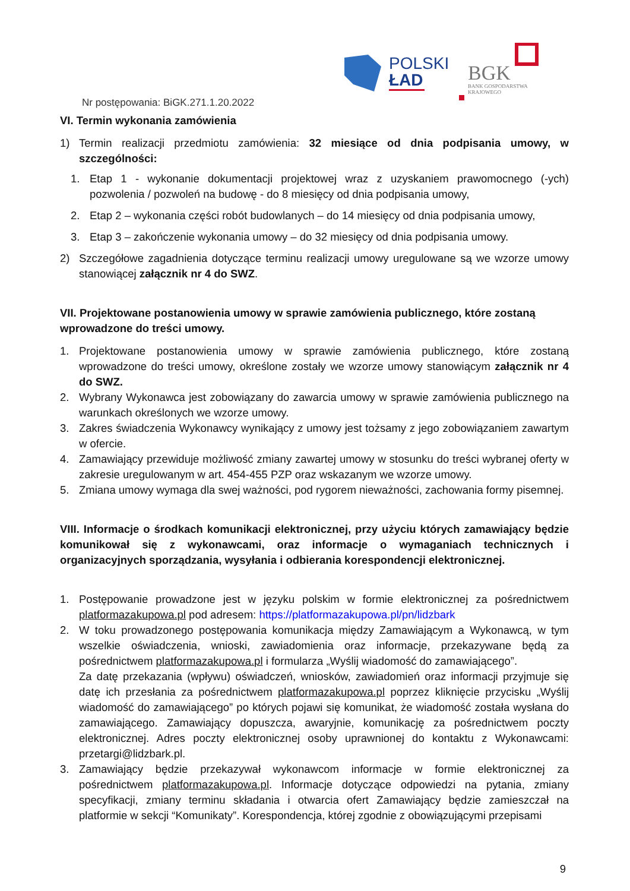POLSKI
ŁAD
BGK
BANK GOSPODARSTWA
KRAJOWEGO
Nr postępowania: BiGK.271.1.20.2022
VI. Termin wykonania zamówienia
1) Termin realizacji przedmiotu zamówienia: 32 miesiące od dnia podpisania umowy, w szczególności:
1. Etap 1 - wykonanie dokumentacji projektowej wraz z uzyskaniem prawomocnego (-ych) pozwolenia / pozwoleń na budowę - do 8 miesięcy od dnia podpisania umowy,
2. Etap 2 – wykonania części robót budowlanych – do 14 miesięcy od dnia podpisania umowy,
3. Etap 3 – zakończenie wykonania umowy – do 32 miesięcy od dnia podpisania umowy.
2) Szczegółowe zagadnienia dotyczące terminu realizacji umowy uregulowane są we wzorze umowy stanowiącej załącznik nr 4 do SWZ.
VII. Projektowane postanowienia umowy w sprawie zamówienia publicznego, które zostaną wprowadzone do treści umowy.
1. Projektowane postanowienia umowy w sprawie zamówienia publicznego, które zostaną wprowadzone do treści umowy, określone zostały we wzorze umowy stanowiącym załącznik nr 4 do SWZ.
2. Wybrany Wykonawca jest zobowiązany do zawarcia umowy w sprawie zamówienia publicznego na warunkach określonych we wzorze umowy.
3. Zakres świadczenia Wykonawcy wynikający z umowy jest tożsamy z jego zobowiązaniem zawartym w ofercie.
4. Zamawiający przewiduje możliwość zmiany zawartej umowy w stosunku do treści wybranej oferty w zakresie uregulowanym w art. 454-455 PZP oraz wskazanym we wzorze umowy.
5. Zmiana umowy wymaga dla swej ważności, pod rygorem nieważności, zachowania formy pisemnej.
VIII. Informacje o środkach komunikacji elektronicznej, przy użyciu których zamawiający będzie komunikował się z wykonawcami, oraz informacje o wymaganiach technicznych i organizacyjnych sporządzania, wysyłania i odbierania korespondencji elektronicznej.
1. Postępowanie prowadzone jest w języku polskim w formie elektronicznej za pośrednictwem platformazakupowa.pl pod adresem: https://platformazakupowa.pl/pn/lidzbark
2. W toku prowadzonego postępowania komunikacja między Zamawiającym a Wykonawcą, w tym wszelkie oświadczenia, wnioski, zawiadomienia oraz informacje, przekazywane będą za pośrednictwem platformazakupowa.pl i formularza „Wyślij wiadomość do zamawiającego”.
Za datę przekazania (wpływu) oświadczeń, wniosków, zawiadomień oraz informacji przyjmuje się datę ich przesłania za pośrednictwem platformazakupowa.pl poprzez kliknięcie przycisku „Wyślij wiadomość do zamawiającego” po których pojawi się komunikat, że wiadomość została wysłana do zamawiającego. Zamawiający dopuszcza, awaryjnie, komunikację za pośrednictwem poczty elektronicznej. Adres poczty elektronicznej osoby uprawnionej do kontaktu z Wykonawcami: przetargi@lidzbark.pl.
3. Zamawiający będzie przekazywał wykonawcom informacje w formie elektronicznej za pośrednictwem platformazakupowa.pl. Informacje dotyczące odpowiedzi na pytania, zmiany specyfikacji, zmiany terminu składania i otwarcia ofert Zamawiający będzie zamieszczał na platformie w sekcji “Komunikaty”. Korespondencja, której zgodnie z obowiązującymi przepisami
9